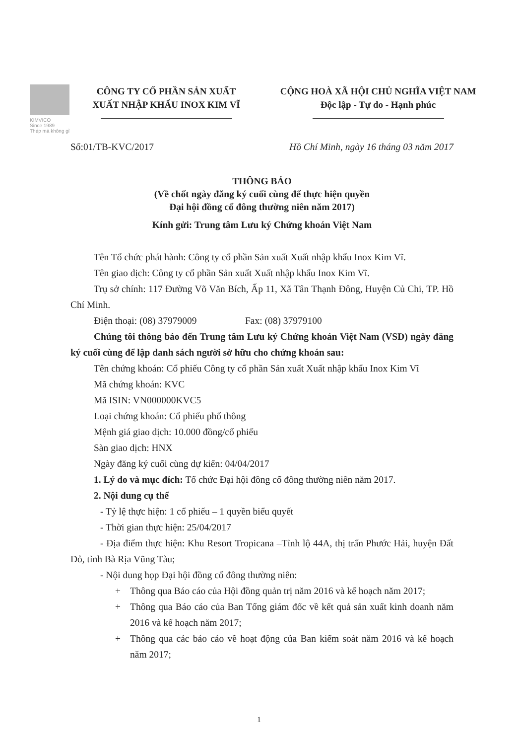KIMVICO
Since 1989
Thép mà không gỉ
CÔNG TY CỔ PHẦN SẢN XUẤT
XUẤT NHẬP KHẨU INOX KIM VĨ
CỘNG HOÀ XÃ HỘI CHỦ NGHĨA VIỆT NAM
Độc lập - Tự do - Hạnh phúc
Số:01/TB-KVC/2017 Hồ Chí Minh, ngày 16 tháng 03 năm 2017
THÔNG BÁO
(Về chốt ngày đăng ký cuối cùng để thực hiện quyền
Đại hội đồng cổ đông thường niên năm 2017)
Kính gửi: Trung tâm Lưu ký Chứng khoán Việt Nam
Tên Tổ chức phát hành: Công ty cổ phần Sản xuất Xuất nhập khẩu Inox Kim Vĩ.
Tên giao dịch: Công ty cổ phần Sản xuất Xuất nhập khẩu Inox Kim Vĩ.
Trụ sở chính: 117 Đường Võ Văn Bích, Ấp 11, Xã Tân Thạnh Đông, Huyện Củ Chi, TP. Hồ Chí Minh.
Điện thoại: (08) 37979009 Fax: (08) 37979100
Chúng tôi thông báo đến Trung tâm Lưu ký Chứng khoán Việt Nam (VSD) ngày đăng ký cuối cùng để lập danh sách người sở hữu cho chứng khoán sau:
Tên chứng khoán: Cổ phiếu Công ty cổ phần Sản xuất Xuất nhập khẩu Inox Kim Vĩ
Mã chứng khoán: KVC
Mã ISIN: VN000000KVC5
Loại chứng khoán: Cổ phiếu phổ thông
Mệnh giá giao dịch: 10.000 đồng/cổ phiếu
Sàn giao dịch: HNX
Ngày đăng ký cuối cùng dự kiến: 04/04/2017
1. Lý do và mục đích: Tổ chức Đại hội đồng cổ đông thường niên năm 2017.
2. Nội dung cụ thể
- Tỷ lệ thực hiện: 1 cổ phiếu – 1 quyền biểu quyết
- Thời gian thực hiện: 25/04/2017
- Địa điểm thực hiện: Khu Resort Tropicana –Tỉnh lộ 44A, thị trấn Phước Hải, huyện Đất Đỏ, tỉnh Bà Rịa Vũng Tàu;
- Nội dung họp Đại hội đồng cổ đông thường niên:
+ Thông qua Báo cáo của Hội đồng quản trị năm 2016 và kế hoạch năm 2017;
+ Thông qua Báo cáo của Ban Tổng giám đốc về kết quả sản xuất kinh doanh năm 2016 và kế hoạch năm 2017;
+ Thông qua các báo cáo về hoạt động của Ban kiểm soát năm 2016 và kế hoạch năm 2017;
1